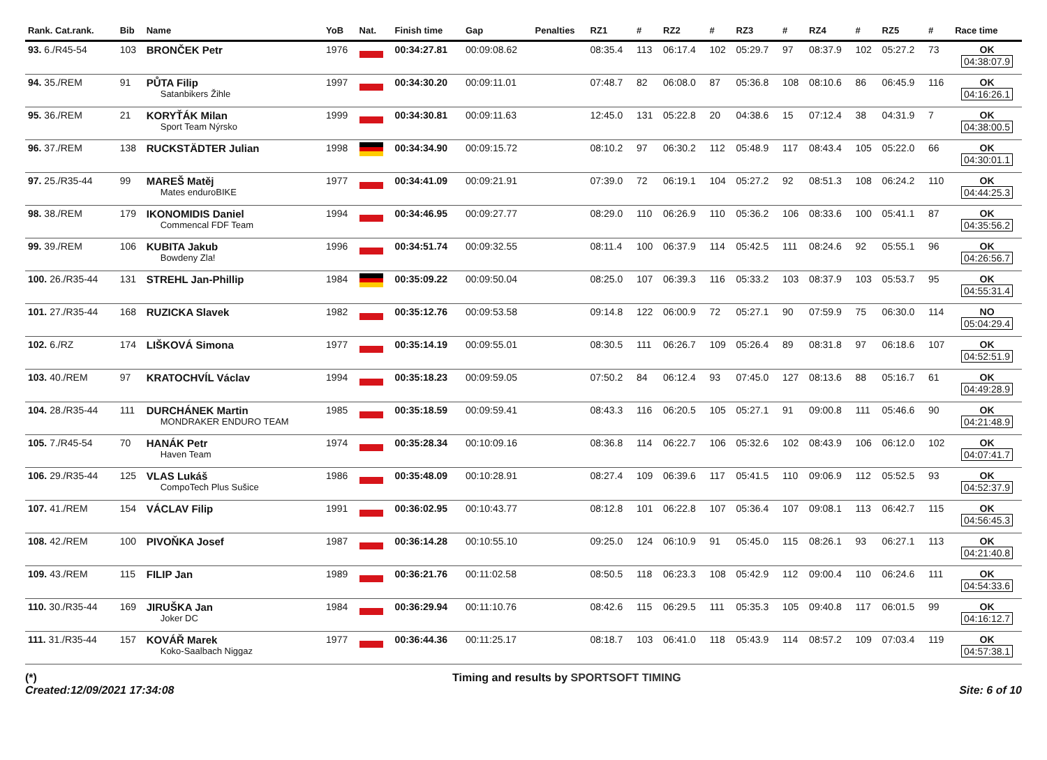| Rank. Cat.rank. | Bib | Name | YoB | Nat. | Finish time | Gap | Penalties | RZ1 | # | RZ2 | # | RZ3 | # | RZ4 | # | RZ5 | # | Race time |
| --- | --- | --- | --- | --- | --- | --- | --- | --- | --- | --- | --- | --- | --- | --- | --- | --- | --- | --- |
| 93. 6./R45-54 | 103 | BRONČEK Petr | 1976 | | 00:34:27.81 | 00:09:08.62 | | 08:35.4 | 113 | 06:17.4 | 102 | 05:29.7 | 97 | 08:37.9 | 102 | 05:27.2 | 73 | OK 04:38:07.9 |
| 94. 35./REM | 91 | PŮTA Filip Satanbikers Žihle | 1997 | | 00:34:30.20 | 00:09:11.01 | | 07:48.7 | 82 | 06:08.0 | 87 | 05:36.8 | 108 | 08:10.6 | 86 | 06:45.9 | 116 | OK 04:16:26.1 |
| 95. 36./REM | 21 | KORYŤÁK Milan Sport Team Nýrsko | 1999 | | 00:34:30.81 | 00:09:11.63 | | 12:45.0 | 131 | 05:22.8 | 20 | 04:38.6 | 15 | 07:12.4 | 38 | 04:31.9 | 7 | OK 04:38:00.5 |
| 96. 37./REM | 138 | RUCKSTÄDTER Julian | 1998 | | 00:34:34.90 | 00:09:15.72 | | 08:10.2 | 97 | 06:30.2 | 112 | 05:48.9 | 117 | 08:43.4 | 105 | 05:22.0 | 66 | OK 04:30:01.1 |
| 97. 25./R35-44 | 99 | MAREŠ Matěj Mates enduroBIKE | 1977 | | 00:34:41.09 | 00:09:21.91 | | 07:39.0 | 72 | 06:19.1 | 104 | 05:27.2 | 92 | 08:51.3 | 108 | 06:24.2 | 110 | OK 04:44:25.3 |
| 98. 38./REM | 179 | IKONOMIDIS Daniel Commencal FDF Team | 1994 | | 00:34:46.95 | 00:09:27.77 | | 08:29.0 | 110 | 06:26.9 | 110 | 05:36.2 | 106 | 08:33.6 | 100 | 05:41.1 | 87 | OK 04:35:56.2 |
| 99. 39./REM | 106 | KUBITA Jakub Bowdeny Zla! | 1996 | | 00:34:51.74 | 00:09:32.55 | | 08:11.4 | 100 | 06:37.9 | 114 | 05:42.5 | 111 | 08:24.6 | 92 | 05:55.1 | 96 | OK 04:26:56.7 |
| 100. 26./R35-44 | 131 | STREHL Jan-Phillip | 1984 | | 00:35:09.22 | 00:09:50.04 | | 08:25.0 | 107 | 06:39.3 | 116 | 05:33.2 | 103 | 08:37.9 | 103 | 05:53.7 | 95 | OK 04:55:31.4 |
| 101. 27./R35-44 | 168 | RUZICKA Slavek | 1982 | | 00:35:12.76 | 00:09:53.58 | | 09:14.8 | 122 | 06:00.9 | 72 | 05:27.1 | 90 | 07:59.9 | 75 | 06:30.0 | 114 | NO 05:04:29.4 |
| 102. 6./RZ | 174 | LIŠKOVÁ Simona | 1977 | | 00:35:14.19 | 00:09:55.01 | | 08:30.5 | 111 | 06:26.7 | 109 | 05:26.4 | 89 | 08:31.8 | 97 | 06:18.6 | 107 | OK 04:52:51.9 |
| 103. 40./REM | 97 | KRATOCHVÍL Václav | 1994 | | 00:35:18.23 | 00:09:59.05 | | 07:50.2 | 84 | 06:12.4 | 93 | 07:45.0 | 127 | 08:13.6 | 88 | 05:16.7 | 61 | OK 04:49:28.9 |
| 104. 28./R35-44 | 111 | DURCHÁNEK Martin MONDRAKER ENDURO TEAM | 1985 | | 00:35:18.59 | 00:09:59.41 | | 08:43.3 | 116 | 06:20.5 | 105 | 05:27.1 | 91 | 09:00.8 | 111 | 05:46.6 | 90 | OK 04:21:48.9 |
| 105. 7./R45-54 | 70 | HANÁK Petr Haven Team | 1974 | | 00:35:28.34 | 00:10:09.16 | | 08:36.8 | 114 | 06:22.7 | 106 | 05:32.6 | 102 | 08:43.9 | 106 | 06:12.0 | 102 | OK 04:07:41.7 |
| 106. 29./R35-44 | 125 | VLAS Lukáš CompoTech Plus Sušice | 1986 | | 00:35:48.09 | 00:10:28.91 | | 08:27.4 | 109 | 06:39.6 | 117 | 05:41.5 | 110 | 09:06.9 | 112 | 05:52.5 | 93 | OK 04:52:37.9 |
| 107. 41./REM | 154 | VÁCLAV Filip | 1991 | | 00:36:02.95 | 00:10:43.77 | | 08:12.8 | 101 | 06:22.8 | 107 | 05:36.4 | 107 | 09:08.1 | 113 | 06:42.7 | 115 | OK 04:56:45.3 |
| 108. 42./REM | 100 | PIVOŇKA Josef | 1987 | | 00:36:14.28 | 00:10:55.10 | | 09:25.0 | 124 | 06:10.9 | 91 | 05:45.0 | 115 | 08:26.1 | 93 | 06:27.1 | 113 | OK 04:21:40.8 |
| 109. 43./REM | 115 | FILIP Jan | 1989 | | 00:36:21.76 | 00:11:02.58 | | 08:50.5 | 118 | 06:23.3 | 108 | 05:42.9 | 112 | 09:00.4 | 110 | 06:24.6 | 111 | OK 04:54:33.6 |
| 110. 30./R35-44 | 169 | JIRUŠKA Jan Joker DC | 1984 | | 00:36:29.94 | 00:11:10.76 | | 08:42.6 | 115 | 06:29.5 | 111 | 05:35.3 | 105 | 09:40.8 | 117 | 06:01.5 | 99 | OK 04:16:12.7 |
| 111. 31./R35-44 | 157 | KOVÁŘ Marek Koko-Saalbach Niggaz | 1977 | | 00:36:44.36 | 00:11:25.17 | | 08:18.7 | 103 | 06:41.0 | 118 | 05:43.9 | 114 | 08:57.2 | 109 | 07:03.4 | 119 | OK 04:57:38.1 |
(*)
Created:12/09/2021 17:34:08 Timing and results by SPORTSOFT TIMING
Site: 6 of 10